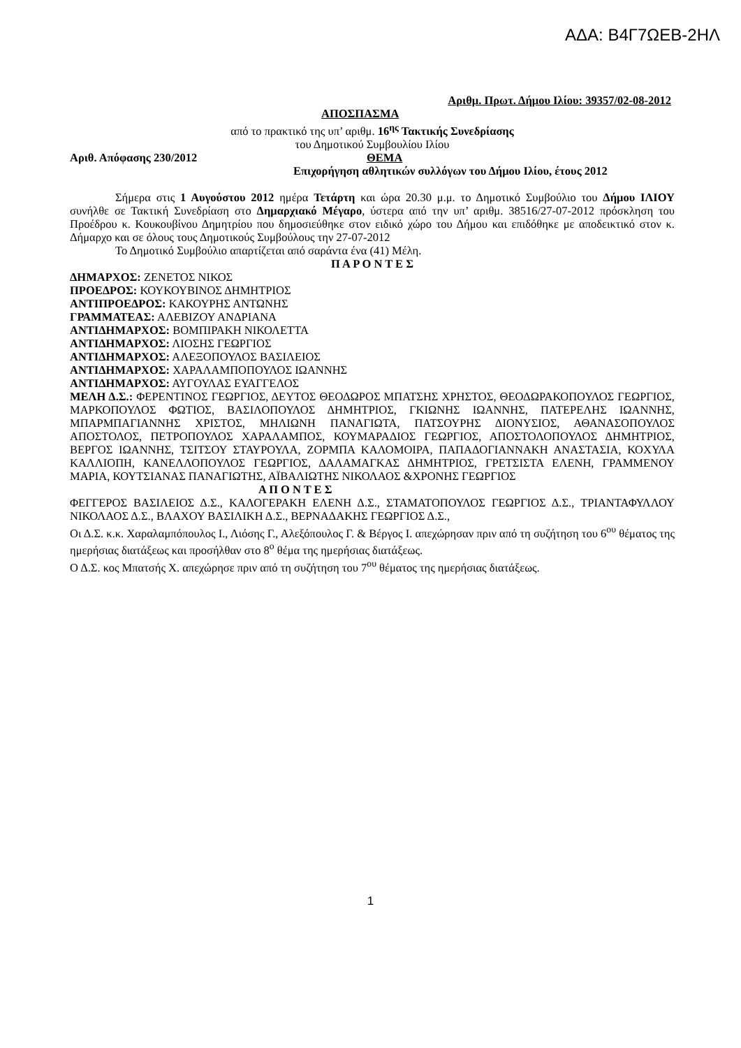ΑΔΑ: Β4Γ7ΩΕΒ-2ΗΛ
Αριθμ. Πρωτ. Δήμου Ιλίου: 39357/02-08-2012
ΑΠΟΣΠΑΣΜΑ
από το πρακτικό της υπ’ αριθμ. 16<sup>ης</sup> Τακτικής Συνεδρίασης
του Δημοτικού Συμβουλίου Ιλίου
Αριθ. Απόφασης 230/2012 ΘΕΜΑ
Επιχορήγηση αθλητικών συλλόγων του Δήμου Ιλίου, έτους 2012
Σήμερα στις 1 Αυγούστου 2012 ημέρα Τετάρτη και ώρα 20.30 μ.μ. το Δημοτικό Συμβούλιο του Δήμου ΙΛΙΟΥ συνήλθε σε Τακτική Συνεδρίαση στο Δημαρχιακό Μέγαρο, ύστερα από την υπ’ αριθμ. 38516/27-07-2012 πρόσκληση του Προέδρου κ. Κουκουβίνου Δημητρίου που δημοσιεύθηκε στον ειδικό χώρο του Δήμου και επιδόθηκε με αποδεικτικό στον κ. Δήμαρχο και σε όλους τους Δημοτικούς Συμβούλους την 27-07-2012
Το Δημοτικό Συμβούλιο απαρτίζεται από σαράντα ένα (41) Μέλη.
Π Α Ρ Ο Ν Τ Ε Σ
ΔΗΜΑΡΧΟΣ: ΖΕΝΕΤΟΣ ΝΙΚΟΣ
ΠΡΟΕΔΡΟΣ: ΚΟΥΚΟΥΒΙΝΟΣ ΔΗΜΗΤΡΙΟΣ
ΑΝΤΙΠΡΟΕΔΡΟΣ: ΚΑΚΟΥΡΗΣ ΑΝΤΩΝΗΣ
ΓΡΑΜΜΑΤΕΑΣ: ΑΛΕΒΙΖΟΥ ΑΝΔΡΙΑΝΑ
ΑΝΤΙΔΗΜΑΡΧΟΣ: ΒΟΜΠΙΡΑΚΗ ΝΙΚΟΛΕΤΤΑ
ΑΝΤΙΔΗΜΑΡΧΟΣ: ΛΙΟΣΗΣ ΓΕΩΡΓΙΟΣ
ΑΝΤΙΔΗΜΑΡΧΟΣ: ΑΛΕΞΟΠΟΥΛΟΣ ΒΑΣΙΛΕΙΟΣ
ΑΝΤΙΔΗΜΑΡΧΟΣ: ΧΑΡΑΛΑΜΠΟΠΟΥΛΟΣ ΙΩΑΝΝΗΣ
ΑΝΤΙΔΗΜΑΡΧΟΣ: ΑΥΓΟΥΛΑΣ ΕΥΑΓΓΕΛΟΣ
ΜΕΛΗ Δ.Σ.: ΦΕΡΕΝΤΙΝΟΣ ΓΕΩΡΓΙΟΣ, ΔΕΥΤΟΣ ΘΕΟΔΩΡΟΣ ΜΠΑΤΣΗΣ ΧΡΗΣΤΟΣ, ΘΕΟΔΩΡΑΚΟΠΟΥΛΟΣ ΓΕΩΡΓΙΟΣ, ΜΑΡΚΟΠΟΥΛΟΣ ΦΩΤΙΟΣ, ΒΑΣΙΛΟΠΟΥΛΟΣ ΔΗΜΗΤΡΙΟΣ, ΓΚΙΩΝΗΣ ΙΩΑΝΝΗΣ, ΠΑΤΕΡΕΛΗΣ ΙΩΑΝΝΗΣ, ΜΠΑΡΜΠΑΓΙΑΝΝΗΣ ΧΡΙΣΤΟΣ, ΜΗΛΙΩΝΗ ΠΑΝΑΓΙΩΤΑ, ΠΑΤΣΟΥΡΗΣ ΔΙΟΝΥΣΙΟΣ, ΑΘΑΝΑΣΟΠΟΥΛΟΣ ΑΠΟΣΤΟΛΟΣ, ΠΕΤΡΟΠΟΥΛΟΣ ΧΑΡΑΛΑΜΠΟΣ, ΚΟΥΜΑΡΑΔΙΟΣ ΓΕΩΡΓΙΟΣ, ΑΠΟΣΤΟΛΟΠΟΥΛΟΣ ΔΗΜΗΤΡΙΟΣ, ΒΕΡΓΟΣ ΙΩΑΝΝΗΣ, ΤΣΙΤΣΟΥ ΣΤΑΥΡΟΥΛΑ, ΖΟΡΜΠΑ ΚΑΛΟΜΟΙΡΑ, ΠΑΠΑΔΟΓΙΑΝΝΑΚΗ ΑΝΑΣΤΑΣΙΑ, ΚΟΧΥΛΑ ΚΑΛΛΙΟΠΗ, ΚΑΝΕΛΛΟΠΟΥΛΟΣ ΓΕΩΡΓΙΟΣ, ΔΑΛΑΜΑΓΚΑΣ ΔΗΜΗΤΡΙΟΣ, ΓΡΕΤΣΙΣΤΑ ΕΛΕΝΗ, ΓΡΑΜΜΕΝΟΥ ΜΑΡΙΑ, ΚΟΥΤΣΙΑΝΑΣ ΠΑΝΑΓΙΩΤΗΣ, ΑΪΒΑΛΙΩΤΗΣ ΝΙΚΟΛΑΟΣ &ΧΡΟΝΗΣ ΓΕΩΡΓΙΟΣ
Α Π Ο Ν Τ Ε Σ
ΦΕΓΓΕΡΟΣ ΒΑΣΙΛΕΙΟΣ Δ.Σ., ΚΑΛΟΓΕΡΑΚΗ ΕΛΕΝΗ Δ.Σ., ΣΤΑΜΑΤΟΠΟΥΛΟΣ ΓΕΩΡΓΙΟΣ Δ.Σ., ΤΡΙΑΝΤΑΦΥΛΛΟΥ ΝΙΚΟΛΑΟΣ Δ.Σ., ΒΛΑΧΟΥ ΒΑΣΙΛΙΚΗ Δ.Σ., ΒΕΡΝΑΔΑΚΗΣ ΓΕΩΡΓΙΟΣ Δ.Σ.,
Οι Δ.Σ. κ.κ. Χαραλαμπόπουλος Ι., Λιόσης Γ., Αλεξόπουλος Γ. & Βέργος Ι. απεχώρησαν πριν από τη συζήτηση του 6<sup>ου</sup> θέματος της ημερήσιας διατάξεως και προσήλθαν στο 8<sup>ο</sup> θέμα της ημερήσιας διατάξεως.
Ο Δ.Σ. κος Μπατσής Χ. απεχώρησε πριν από τη συζήτηση του 7<sup>ου</sup> θέματος της ημερήσιας διατάξεως.
1